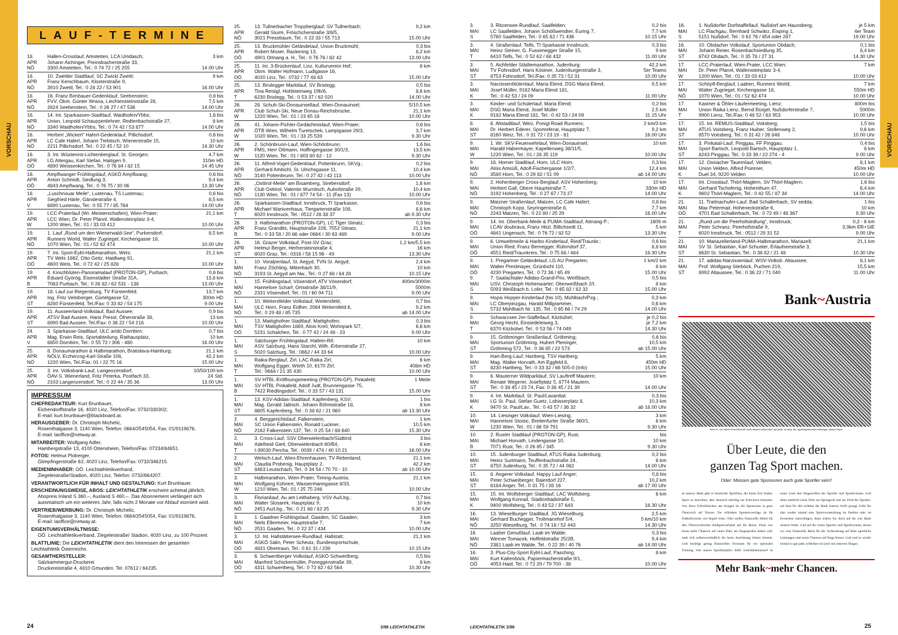VORSCHAU
LAUF-TERMINE
| 18. APR NÖ | Hallen-Crosslauf, Amstetten, LCA Umdasch; Johann Aichinger, Preinsbacherstraße 33, 3300 Amstetten, Tel.: 0 74 72 / 25 255 | 3 km 14.00 Uhr |
| 18. APR NÖ | 10. Zwettler Stadtlauf, SC Zwickl Zwettl; Franz Kerschbaum, Klosterstraße 9, 3910 Zwettl, Tel.: 0 28 22 / 53 901 | 9 km 16.00 Uhr |
| 18. APR NÖ | 16. Franz Birnbauer-Gedenklauf, Seebenstein; FVV, Obm. Günter Wrana, Liechtensteinstraße 28, 2824 Seebenstein, Tel.: 0 26 27 / 47 536 | 0,8 bis 7,5 km 14.00 Uhr |
| 18. APR NÖ | 14. Int. Sparkassen-Stadtlauf, Waidhofen/Ybbs; Union, Leopold Schauppenlehner, Redtenbachstraße 27, 3340 Waidhofen/Ybbs, Tel.: 0 74 42 / 53 877 | 1,6 bis 8 km 14.00 Uhr |
| 18. APR NÖ | Herbert „Wickerl“ Haferl-Gedenklauf, Pillichsdorf; LC Cafe Haferl, Johann Trebitsch, Wienerstraße 15, 2211 Pillichsdorf, Tel.: 0 22 45 / 52 10 | 0,6 bis 10 km 14.30 Uhr |
| 18. APR OÖ | 3. Int. Wüstenrot-Lichtenberglauf, St. Georgen; LG Attergau, Karl Stefan, Haitigen 9, 4890 Weissenkirchen, Tel.: 0 76 84 / 82 15 | 4,7 km 310m HD 14.45 Uhr |
| 18. APR OÖ | Ampflwanger Frühlingslauf, ASKÖ Ampflwang; Anton Schmidt, Siedlung 3, 4843 Ampflwang, Tel.: 0 76 75 / 30 06 | 0,6 bis 9,4 km 13.30 Uhr |
| 18. APR V | „Luschnouar Meile“, Lustenau, TS Lustenau; Siegfried Härle, Gänslestraße 4, 6890 Lustenau, Tel.: 0 55 77 / 85 764 | 0,6 bis 8,5 km 14.00 Uhr |
| 19. APR W | LCC-Praterlauf (Wr. Meisterschaften), Wien-Prater; LCC Wien, Dr. Peter Pfannl, Wallensteinplatz 3-4, 1200 Wien, Tel.: 01 / 33 03 412 | 21,1 km 10.00 Uhr |
| 19. APR NÖ | 1. Lauf „Rund um den Wienerwald-See“, Purkersdorf; Runners World, Walter Zugriegel, Kirchengasse 18, 1070 Wien, Tel.: 01 / 52 62 474 | 8,5 km 10.00 Uhr |
| 19. APR OÖ | 7. Int. Sport-Eybl-Halbmarathon, Wels; TV Wels 1862, Otto Geitz, Haidlweg 91, 4600 Wels, Tel.: 0 72 42 / 25 828 | 21,1 km 10.00 Uhr |
| 19. APR B | 4. Kirschblüten-Panoramalauf (PROTON-GP), Purbach; Eduard Györög, Eisenstädter Straße 31A, 7083 Purbach, Tel.: 0 26 82 / 62 531 - 138 | 0,6 bis 13,8 km 13.00 Uhr |
| 19. APR ST | 18. Lauf zur Riegersburg, TV Fürstenfeld; Ing. Fritz Veitsberger, Gürtelgasse 52, 8280 Fürstenfeld, Tel./Fax: 0 33 82 / 54 175 | 13,7 km 300m HD 9.00 Uhr |
| 19. APR ST | 11. Ausseerland-Volkslauf, Bad Aussee; ATSV Bad Aussee, Hans Pressl, Öfnerstraße 38, 8990 Bad Aussee, Tel./Fax: 0 36 22 / 54 218 | 0,9 bis 13 km 10.00 Uhr |
| 24. APR V | 3. Sparkasse-Stadtlauf, ULC arido Dornbirn; Mag. Erwin Reis, Sportabteilung, Rathausplatz, 6850 Dornbirn, Tel.: 0 55 72 / 306 - 480 | 0,7 bis 10 km 16.00 Uhr |
| 25. APR NÖ | 8. Donaumarathon & Halbmarathon, Bratislava-Hainburg; NÖLV, Erzherzog-Karl-Straße 108, 1220 Wien, Tel./Fax: 01 / 22 75 16 | 21,1 km 42,2 km 15.00 Uhr |
| 25. APR NÖ | 3. Int. Volksbank-Lauf, Langenzersdorf; ÖAV-S. Wienerland, Fritz Peterka, Postfach 33, 2103 Langenzersdorf, Tel.: 0 22 44 / 35 36 | 10/50/100 km 24 Std. 13.00 Uhr |
IMPRESSUM
CHEFREDAKTEUR: Kurt Brunbauer,
Eichendorffstraße 16, 4020 Linz, Telefon/Fax: 0732/330302;
E-mail: kurt.brunbauer@blackboard.at.
HERAUSGEBER: Dr. Christoph Michelic,
Rosenthalgasse 3, 1140 Wien, Telefon: 0664/2545054, Fax: 01/9119876,
E-mail: laoffice@netway.at.
MITARBEITER: Wolfgang Adler,
Hambergstraße 13, 4100 Ottensheim, Telefon/Fax: 07234/84851.
FOTOS: Helmut Ploberger,
Glimpfingerstraße 62, 4020 Linz, Telefon/Fax: 0732/346215.
MEDIENINHABER: OÖ. Leichtathletikverband,
Ziegeleistraße/Stadion, 4020 Linz, Telefon: 0732/664207.
VERANTWORTLICH FÜR INHALT UND GESTALTUNG: Kurt Brunbauer.
ERSCHEINUNGSWEISE, ABOS: LEICHTATHLETIK erscheint achtmal jährlich.
Abopreis Inland S 360.–, Ausland S 460.–. Das Abonnement verlängert sich automatisch um ein weiteres Jahr, falls nicht 2 Monate vor Ablauf storniert wird.
VERTRIEB/WERBUNG: Dr. Christoph Michelic,
Rosenthalgasse 3, 1140 Wien, Telefon: 0664/2545054, Fax: 01/9119876,
E-mail: laoffice@netway.at.
EIGENTUMSVERHÄLTNISSE:
OÖ. Leichtathletikverband, Ziegeleistraße/ Stadion, 4020 Linz, zu 100 Prozent.
BLATTLINIE: Die LEICHTATHLETIK dient den Interessen der gesamten Leichtathletik Österreichs.
GESAMTHERSTELLER:
Salzkammergut-Druckerei
Druckereistraße 4, 4810 Gmunden. Tel. 07612 / 64235.
| 25. APR NÖ | 13. Tullnerbacher Troppberglauf, SV Tullnerbach; Gerald Sturm, Fröschcherstraße 3/8/5, 3021 Pressbaum, Tel.: 0 22 33 / 55 713 | 9,2 km 15.00 Uhr |
| 25. APR OÖ | 13. Bruckmühler Geländelauf, Union Bruckmühl; Robert Moser, Rackering 13, 4901 Ottnang a. H., Tel.: 0 76 76 / 82 42 | 0,3 bis 8,2 km 13.00 Uhr |
| 25. APR OÖ | 11. Int. 3-Brückenlauf, Linz, Kulturverein Hof; Obm. Walter Hofmann, Ludlgasse 16, 4020 Linz, Tel.: 0732 / 77 48 63 | 6 km 15.00 Uhr |
| 25. APR T | 13. Brixlegger Marktlauf, SV Brixlegg; Tina Reisigl, Hohlsteinweg 19b/6, 6230 Brixlegg, Tel.: 0 53 37 / 62 020 | 0,5 bis 8,6 km 14.00 Uhr |
| 26. APR W | 28. Schuh-Ski-Donauinsellauf, Wien-Donauinsel; Club Schuh-Ski, Neue Donau-Reichsbrücke, 1220 Wien, Tel.: 01 / 23 65 18 | 5/10,5 km 21,1 km 10.00 Uhr |
| 26. APR W | 41. Johann-Pichler-Gedächtnislauf, Wien-Prater; ÖTB Wien, Wilhelm Turetschek, Lampigasse 29/3, 1020 Wien, Tel.: 01 / 33 25 539 | 0,6 bis 3,7 km 9.30 Uhr |
| 26. APR W | 2. Schönbrunn-Lauf, Wien-Schönbrunn; FMS, Herr Ottmann, Hoffingergasse 30/1/3, 1120 Wien, Tel.: 01 / 803 80 62 - 12 | 1,6 bis 13,5 km 9.30 Uhr |
| 26. APR NÖ | 11. Alfred-Vogel-Gedenklauf, Pottenbrunn, SKVg.; Gerhard Ambichl, St. Ulrichsgasse 11, 3140 Pottenbrunn, Tel.: 0 27 42 / 42 113 | 0,2 bis 10,4 km 10.00 Uhr |
| 26. APR NÖ | „Osttirol-Meile“ am Bisamberg, Strebersdorf; Club Osttirol, Valentin Wurnitsch, Auhofstraße 29, 1130 Wien, Tel.: 01 / 877 74 54 - 11 (Fax 13) | 1,6 km 10,4 km 10.00 Uhr |
| 26. APR T | Sparkassen-Stadtlauf, Innsbruck, TI Sparkasse; Michael Wanivenhaus, Tiergartenstraße 108, 6020 Innsbruck, Tel.: 0512 / 28 38 37 | 0,6 bis 8,6 km ab 9.30 Uhr |
| 26. APR B | 3. Halbmarathon (PROTON-GP), LC Tiger Stinatz; Franz Grandits, Hauptstraße 226, 7552 Stinatz, Tel.: 0 33 58 / 20 86 oder 0664 / 30 83 489 | 0,3 bis 21,1 km 9.00 Uhr |
| 26. APR ST | 16. Grazer Volkslauf, Post-SV Graz; Helmut Berger, Herberste­instraße 4, 8020 Graz, Tel.: 0316 / 58 15 96 - 49 | 1,2 km/5,5 km 16 km 13.30 Uhr |
| 1. MAI NÖ | 10. Voralpenlauf, St. Aegyd, TVN St. Aegyd; Franz Zöchling, Mitterbach 30, 3193 St. Aegyd am Nw., Tel.: 0 27 68 / 64 28 | 2,4 km 10 km 10.15 Uhr |
| 1. MAI NÖ | 15. Frühlingslauf, Vösendorf, ATV Vösendorf; Hannelore Scharf, Ortsstraße 38/11/9, 2331 Vösendorf, Tel.: 01 / 60 94 711 | 400m/3000m 5000m 9.00 Uhr |
| 1. MAI NÖ | 10. Weitersfelder Volkslauf, Weitersfeld; ULC Horn, Franz Eidher, 2084 Weitersfeld 6, Tel.: 0 29 48 / 85 735 | 0,7 bis 9,2 km ab 14.00 Uhr |
| 1. MAI OÖ | 13. Mattighofner Stadtlauf, Mattighofen; TSV Mattighofen 1889, Alois Kreil, Wohnpark 5/7, 5231 Schalchen, Tel.: 0 77 42 / 24 48 - 23 | 0,3 bis 6,6 km 9.00 Uhr |
| 1. MAI S | Salzburger Frühlingslauf, Hallein-Rif; ASV Salzburg, Hans Starchl, Wilh.-Erbenstraße 27, 5020 Salzburg, Tel.: 0662 / 44 33 64 | 10 km 10.00 Uhr |
| 1. MAI T | Raika-Berglauf, Zirl, LAC Raika Zirl; Wolfgang Egger, Wörth 10, 6170 Zirl, Tel.: 0664 / 21 35 430 | 6 km 408m HD 10.00 Uhr |
| 1. MAI B | SV HTBL-Eröffnungsmeeting (PROTON-GP), Pinkafeld; SV HTBL Pinkafeld, Adolf Judt, Brunnengasse 75, 7422 Riedlingsdorf, Tel.: 0 33 57 / 43 131 | 1 Meile 15.00 Uhr |
| 1. MAI ST | 13. KSV-Adidas-Stadtlauf, Kapfenberg, KSV; Mag. Gerald Jalitsch, Johann Böhmstraße 18, 8605 Kapfenberg, Tel.: 0 38 62 / 21 960 | 1 bis 8 km ab 13.30 Uhr |
| 2. MAI NÖ | 4. Berggerichtslauf, Falkenstein; SC Union Falkenstein, Ronald Luckner, 2162 Falkenstein 137, Tel.: 0 25 54 / 88 640 | 1 km 10,5 km 15.30 Uhr |
| 2. MAI T | 3. Cross-Lauf, SSV Oberwielenbach/Südtirol; Adelheid Gietl, Oberwielenbach 60/B4, I-39030 Percha, Tel.: 0039 / 474 / 40 10 21 | 3 bis 6 km 16.00 Uhr |
| 2. MAI ST | Welsch-Lauf, Wies-Ehrenhausen, TV Rebenland; Claudia Probenig, Hauptplatz 2, 8463 Leutschach, Tel.: 0 34 54 / 70 70 - 10 | 21,1 km 42,2 km ab 10.00 Uhr |
| 3. MAI W | Halbmarathon, Wien-Prater, Timing-Austria; Wolfgang Kühnert, Wassermanngasse 8/33, 1210 Wien, Tel.: 01 / 25 75 246 | 21,1 km 10.00 Uhr |
| 3. MAI NÖ | Florianilauf, Au am Leithaberg, VSV Au/Lbg.; Walter Slosarek, Hauptplatz 9, 2451 Au/Lbg., Tel.: 0 21 68 / 82 25 | 0,7 bis 10 km 9.30 Uhr |
| 3. MAI NÖ | 1. Gaadner Frühlingslauf, Gaaden, SC Gaaden; Niels Ellermeier, Hauptstraße 7, 2531 Gaaden, Tel.: 0 22 37 / 434 | 3 km 7 km 10.00 Uhr |
| 3. MAI OÖ | 12. Int. Hallstättersee-Rundlauf, Hallstatt; ASKÖ Salin, Peter Scheutz, Bundessportschule, 4831 Obertraun, Tel.: 0 61 31 / 239 | 21,1 km 10.15 Uhr |
| 3. MAI OÖ | 6. Schwertberger Volkslauf, ASKÖ Schwertberg; Manfred Schickermüller, Poneggenstraße 39, 4311 Schwertberg, Tel.: 0 72 62 / 62 564 | 0,5 bis 8 km 10.30 Uhr |
24 2/98 LEICHTATHLETIK
VORSCHAU
| 3. MAI S | 3. Ritzensee-Rundlauf, Saalfelden; LC Saalfelden, Johann Schößwendter, Euring 7, 5760 Saalfelden, Tel.: 0 65 82 / 71 436 | 0,2 bis 7,7 km 10.15 Uhr |
| 3. MAI T | 4. Straßenlauf, Telfs, TI Sparkasse Innsbruck; Heinz Steiner, G. Fussenegger Straße 15, 6410 Telfs, Tel.: 0 52 62 / 68 432 | 0,3 bis 9 km 11.00 Uhr |
| 3. MAI ST | 5. Aichfelder Städtemarathon, Judenburg; TV Fohnsdorf, Hans Köstner, Judenburgerstraße 3, 8753 Fohnsdorf, Tel./Fax: 0 35 73 / 52 31 | 42,2 km 5er Teams 10.00 Uhr |
| 3. MAI K | Narzissenblütenlauf, Maria Elend, DSG Maria Elend; Josef Müller, 9182 Maria Elend 181, Tel.: 0 42 53 / 24 09 | 9,5 km 11.00 Uhr |
| 3. MAI K | Kinder- und Schülerlauf, Maria Elend; DSG Maria Elend, Josef Müller 9182 Maria Elend 181, Tel.: 0 42 53 / 24 09 | 0,2 bis 2,5 km 11.15 Uhr |
| 8. MAI ST | 6. Altstadtlauf, Weiz, Ponigl Road Runners; Dr. Herbert Ederer, Sportreferat, Hauptplatz 7, 8160 Weiz, Tel.: 0 31 72 / 23 19 - 61 | 2 km/3 km 9,2 km 16.00 Uhr |
| 9. MAI W | 1. Wr. SKV-Feuerwehrlauf, Wien-Donauinsel; Harald Habermayer, Kapellenweg 38/11/5, 1220 Wien, Tel.: 01 / 28 35 119 | 10 km 10.00 Uhr |
| 9. MAI NÖ | 18. Horner Stadtlauf, Horn, ULC Horn; Alois Amsüß, Adolf-Fischergasse 1/2/7, 3580 Horn, Tel.: 0 29 82 / 51 09 | 0,3 bis 12,4 km ab 14.00 Uhr |
| 9. MAI NÖ | 2. Hohenberger Cross-Berglauf, ASV Hohenberg; Herbert Gall, Obere Hauptstraße 7, 3192 Hohenberg, Tel.: 0 27 67 / 73 27 | 10 km 330m HD 14.00 Uhr |
| 9. MAI NÖ | Matzner Straßenlauf, Matzen, LC Cafe Haferl; Christoph Kopp, Seyringerstraße 8, 2243 Matzen, Tel.: 0 22 89 / 25 29 | 0,8 bis 7,7 km 16.00 Uhr |
| 9. MAI OÖ | 14. Int. Oberbank-Meile & PUMA-Stadtlauf, Attnang-P.; LCAV doubrava, Franz Hitzl, Billichsedt 11, 4841 Ungenach, Tel.: 0 76 72 / 82 52 | 1609 m 5 km 13.30 Uhr |
| 9. MAI OÖ | 6. Umweltmeile & Haribo Kinderlauf, Ried/Traunkr.; Union Ried, Franz Bernegger, Rührndorf 37, 4551 Ried/Traunkreis, Tel.: 0 75 88 / 484 | 0,6 bis 8,8 km 18.30 Uhr |
| 9. MAI OÖ 9. MAI S | 1. Pregartner Geländelauf, LG AU Pregarten; Walter Preslmayer, Grünbichl 110, 4230 Pregarten, Tel.: 0 72 36 / 65 49 7. Saalachtaler Adidas-Grand-Prix, Weißbach; USV, Christoph Hohenwarter, Oberweißbach 2/I, 5093 Weißbach b. Lofer, Tel.: 0 65 82 / 82 32 | 1 km/2 km 8 km 15.00 Uhr 0,5 bis 8 km 15.00 Uhr |
| 9. MAI S | Hopsi Hopper-Kinderlauf (bis 10), Mühlbach/Pzg.; LC Oberpinzgau, Harald Millgrammer, 5732 Mühlbach Nr. 135, Tel.: 0 65 66 / 74 29 | 0,3 km 0,6 km 14.00 Uhr |
| 9. MAI T | Schwarzsee 2er-Staffellauf, Kitzbühel; Georg Hechl, Einsiedeleiweg 3, 6370 Kitzbühel, Tel.: 0 53 56 / 74 049 | je 0,2 bis je 7,2 km 14.30 Uhr |
| 9. MAI ST | 15. Gröbminger Straßenlauf, Gröbming; Sportunion Gröbming, Hubert Pleninger, Gröbming 572, Tel.: 0 36 85 / 22 573 | 0,6 bis 10,5 km ab 15.00 Uhr |
| 9. MAI ST | Hart-Berg-Lauf, Hartberg, TSV Hartberg; Mag. Walter Horvath, Am Eggfeld 8, 8230 Hartberg, Tel.: 0 33 32 / 66 505-0 (Info) | 5 km 450m HD 15.00 Uhr |
| 9. MAI ST | 6. Mauterner Wildparklauf, SV Lauftreff Mautern; Renate Wegerer, Josefiplatz 5, 8774 Mautern, Tel.: 0 38 45 / 23 74, Fax: 0 38 45 / 21 39 | 10 km 14.00 Uhr |
| 9. MAI K | 4. Int. Marktlauf, St. Paul/Lavanttal; LG St. Paul, Stefan Guetz, Lobisserplatz 8, 9470 St. Paul/Lav., Tel.: 0 43 57 / 36 32 | 0,3 bis 10,3 km ab 18.00 Uhr |
| 10. MAI W | 14. Liesinger Volkslauf, Wien-Liesing; Hannelore Stoisic, Breitenfurter Straße 360/1, 1230 Wien, Tel.: 01 / 86 59 791 | 3 km 6 km 9.30 Uhr |
| 10. MAI B | 2. Ruster Stadtlauf (PROTON-GP), Rust; Michael Horvath, Lindengasse 10, 7071 Rust, Tel.: 0 26 85 / 345 | bis 10 km 9.30 Uhr |
| 10. MAI ST | 15. Judenburger Stadtlauf, ATUS Raika Judenburg; Heinz Surtmann, Teuffenbachstraße 24, 8750 Judenburg, Tel.: 0 35 72 / 44 982 | 0,2 bis 6 km 14.00 Uhr |
| 15. MAI ST | 8. Angerer Volkslauf, Happy Lauf Anger; Peter Schweiberger, Baierdorf 227, 8184 Anger, Tel.: 0 31 75 / 28 16 | 0,8 bis 10,2 km ab 17.00 Uhr |
| 15. MAI K | 15. Int. Wolfsberger Stadtlauf, LAC Wolfsberg; Wolfgang Konrad, Stadionbadstraße 5, 9400 Wolfsberg, Tel.: 0 43 52 / 37 643 | 6 km 18.30 Uhr |
| 16. MAI NÖ | 13. Wieselburger Stadtlauf, JG Wieselburg; Gerhard Buchegger, Trollmannhof 5/4, 3250 Wieselburg, Tel.: 0 74 16 / 52 443 | 2,5 km 5 km/10 km 14.30 Uhr |
| 16. MAI NÖ | Laaber Genußlauf, Laab im Walde; Werner Tomacek, Hoffeldstraße 25/2B, 2381 Laab im Walde, Tel.: 0 22 39 / 40 76 | 0,3 bis 9,4 km ab 14.00 Uhr |
| 16. MAI OÖ | 3. Plus-City-Sport Eybl-Lauf, Pasching; Kurt Kaltenböck, Papiermacherstraße 9/1, 4053 Haid, Tel.: 0 72 29 / 79 700 - 38 | 8 km 10.00 Uhr |
| 16. MAI S | 1. Nußdorfer Dorfstaffellauf, Nußdorf am Haunsberg; LC Flachgau, Bernhard Schwärz, Eisping 1, 5151 Nußdorf, Tel.: 0 62 76 / 654 oder 287 | je 5 km 4er Team 19.00 Uhr |
| 16. MAI ST | 10. Obdacher Volkslauf, Sportunion Obdach; Johann Reiter, Rosenbachsiedlung 35, 8742 Obdach, Tel.: 0 35 78 / 27 31 | 0,1 bis 8,4 km 14.30 Uhr |
| 17. MAI W | LCC-Praterlauf, Wien-Prater, LCC Wien; Dr. Peter Pfannl, Wallensteinplatz 3-4, 1200 Wien, Tel.: 01 / 33 03 412 | 7 km 10.00 Uhr |
| 17. MAI NÖ | Schöpfl-Berglauf, Laaben, Runners World; Walter Zugriegel, Kirchengasse 18, 1070 Wien, Tel.: 01 / 52 62 474 | 7 km 550m HD 10.00 Uhr |
| 17. MAI T | Kastner & Öhler-Läufermeeting, Lienz; Union Raika Lienz, Bernd Bürgel, Nußdorferstraße 7, 9900 Lienz, Tel./Fax: 0 48 52 / 63 953 | 800m bis 5000m 10.00 Uhr |
| 17. MAI ST | 15. Int. REMUS-Stadtlauf, Voitsberg; ATUS Voitsberg, Franz Huiber, Stollenweg 2, 8570 Voitsberg, Tel.: 0 31 42 / 26 848 | 1,5 bis 9,6 km 10.00 Uhr |
| 17. MAI ST | 3. Pinkatal-Lauf, Pinggau, FF Pinggau; Sport Bartsch, Leopold Bartsch, Hauptplatz 1, 8243 Pinggau, Tel.: 0 33 39 / 22 274 - 4 | 0,4 bis 8 km 9.00 Uhr |
| 17. MAI K | 12. Ossiacher Tauernlauf, Velden; Union Velden, Alfred Pointner, Duel 34, 9220 Velden | 8,1 km 450m HD 10.00 Uhr |
| 17. MAI K | Int. Crosslauf, Thörl-Maglern, SV Thörl-Maglern; Gerhard Tschofenig, Hohenthurn 47, 9602 Thörl-Maglern, Tel.: 0 42 55 / 87 34 | 1,6 bis 6,4 km 14.00 Uhr |
| 21. MAI OÖ | 11. Trattnachufer-Lauf, Bad Schallerbach, SV sedda; Max Petermair, Hoheneckstraße 6, 4701 Bad Schallerbach, Tel.: 0 72 49 / 48 367 | 1 bis 10 km 9.30 Uhr |
| 21. MAI T | „Rund um die Peerhofsiedlung“, Innsbruck; Peter Schranz, Peerhofstraße 9, 6020 Innsbruck, Tel.: 0512 / 29 31 52 | 0,2 - 6 km 3,9km ER+SIE 9.00 Uhr |
| 21. MAI ST | 10. Mariazellerland-PUMA-Halbmarathon, Mariazell; SV St. Sebastian, Karl Schuster, Erlaufseestraße 3, 8630 St. Sebastian, Tel.: 0 38 82 / 21 48 | 21,1 km 10.30 Uhr |
| 21. MAI ST | 17. adidas-Narzissenlauf, WSV-Volksb. Altaussee; Prof. Wolfgang Stieböck, Puchen 219, 8992 Altaussee, Tel.: 0 36 22 / 71 040 | 8,1 km 15,5 km 11.00 Uhr |
Bank~Austria
Peter F., von seiner Frau liebevoll „mein kleines Dickerchen“ genannt, ist einer der sportbegeistertsten Manager unserer Bank.
Über Leute, die den
ganzen Tag Sport machen.
Oder: Müssen gute Sponsoren auch gute Sportler sein?
In unserer Bank gibt es fanatische Sportfans, die kaum Zeit finden, Sport zu betreiben, aber dennoch mächtig ins Schwitzen kommen. Von ihren Schreibtischen aus bringen sie die Sportszene in ganz Österreich auf Touren. Sie schließen Sponsorverträge ab für Fußballvereine wie Rapid Wien. Oder stellen finanzielle Mittel für den Österreichischen Radsportverband auf die Beine. Denn wer heute mehr Chancen auf einen Platz am Siegerpodest haben will, muß sich selbstverständlich die beste Ausrüstung leisten können. Und benötigt genug finanziellen Freiraum für ein optimales Training. Was unsere Sportfanatiker dafür zurückbekommen? In erster Linie den Siegeswillen der Sportler und Sportlerinnen. Und dann natürlich einen Platz am Sportgerät und am Dreß der Sportler, auf dem für alle sichtbar die Bank Austria Welle prangt. Falls Sie also wieder einmal eine Sportveranstaltung im Stadion oder im Fernsehen mitverfolgen, dann achten Sie doch auf die rote Bank Austria Welle. Und auf die vielen Sportler und Sportlerinnen, denen wir eine finanzielle Basis für die Vorbereitung auf hohe sportliche Leistungen und somit Chancen auf Siege bieten. Und weil es wieder einmal so gut paßt, schließen wir jetzt mit unserem Slogan:
Mehr Bank~mehr Chancen.
LEICHTATHLETIK 2/98 25